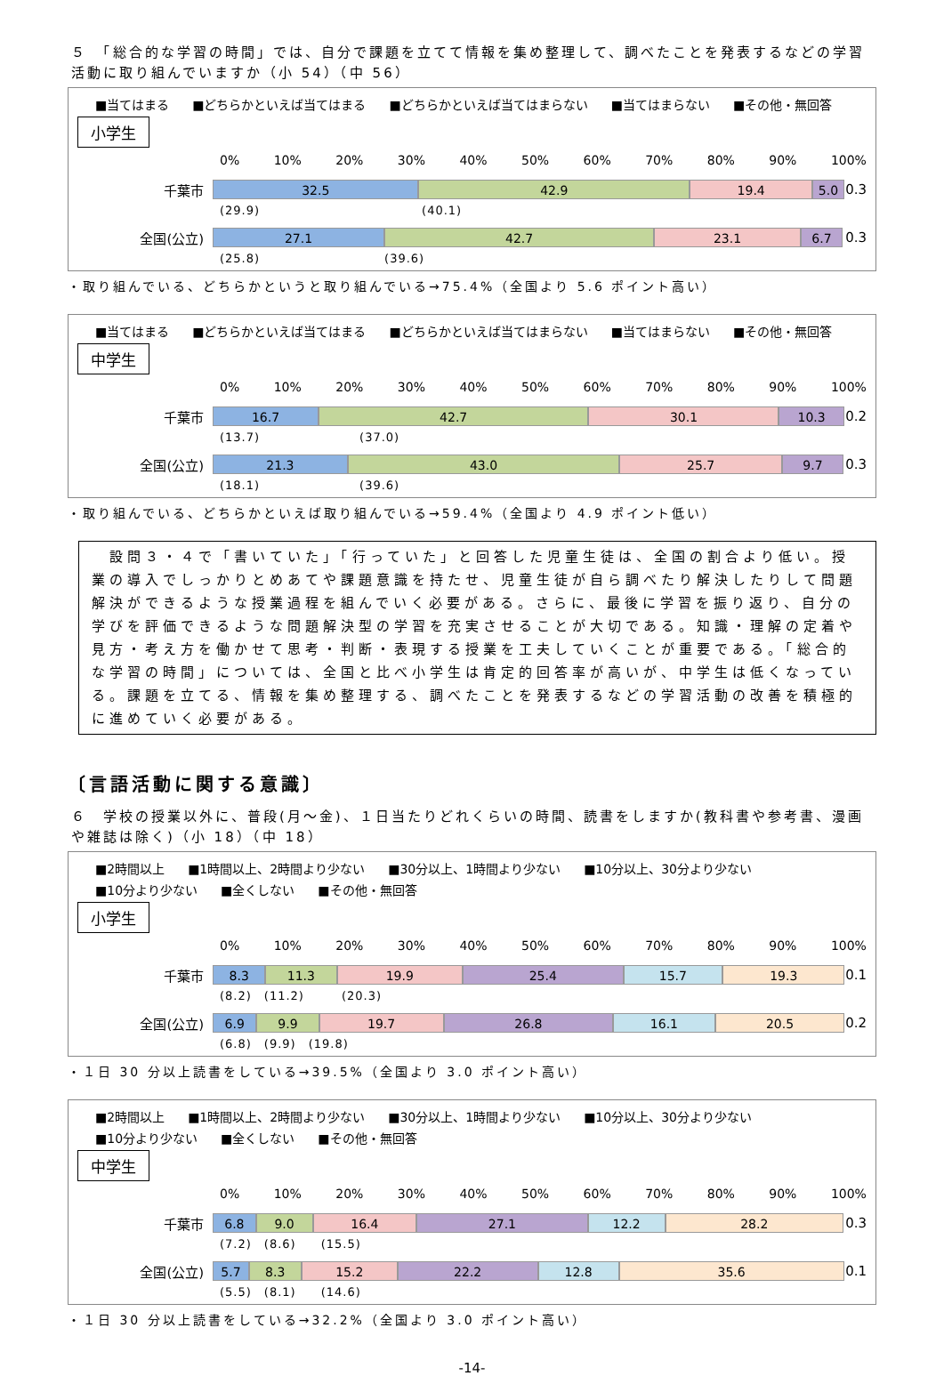５　「総合的な学習の時間」では、自分で課題を立てて情報を集め整理して、調べたことを発表するなどの学習活動に取り組んでいますか（小 54）（中 56）
■当てはまる ■どちらかといえば当てはまる ■どちらかといえば当てはまらない ■当てはまらない ■その他・無回答
小学生
0% 10% 20% 30% 40% 50% 60% 70% 80% 90% 100%
千葉市
32.5 42.9 19.4 5.0
0.3
(29.9)　　　　　　　　　　　　　(40.1)
全国(公立)
27.1 42.7 23.1 6.7
0.3
(25.8)　　　　　　　　　　(39.6)
・取り組んでいる、どちらかというと取り組んでいる→75.4%（全国より 5.6 ポイント高い）
■当てはまる ■どちらかといえば当てはまる ■どちらかといえば当てはまらない ■当てはまらない ■その他・無回答
中学生
0% 10% 20% 30% 40% 50% 60% 70% 80% 90% 100%
千葉市
16.7 42.7 30.1 10.3
0.2
(13.7)　　　　　　　　(37.0)
全国(公立)
21.3 43.0 25.7 9.7
0.3
(18.1)　　　　　　　　(39.6)
・取り組んでいる、どちらかといえば取り組んでいる→59.4%（全国より 4.9 ポイント低い）
　設問３・４で「書いていた」「行っていた」と回答した児童生徒は、全国の割合より低い。授業の導入でしっかりとめあてや課題意識を持たせ、児童生徒が自ら調べたり解決したりして問題解決ができるような授業過程を組んでいく必要がある。さらに、最後に学習を振り返り、自分の学びを評価できるような問題解決型の学習を充実させることが大切である。知識・理解の定着や見方・考え方を働かせて思考・判断・表現する授業を工夫していくことが重要である。「総合的な学習の時間」については、全国と比べ小学生は肯定的回答率が高いが、中学生は低くなっている。課題を立てる、情報を集め整理する、調べたことを発表するなどの学習活動の改善を積極的に進めていく必要がある。
〔言語活動に関する意識〕
６　学校の授業以外に、普段(月～金)、１日当たりどれくらいの時間、読書をしますか(教科書や参考書、漫画や雑誌は除く)（小 18）（中 18）
■2時間以上 ■1時間以上、2時間より少ない ■30分以上、1時間より少ない ■10分以上、30分より少ない ■10分より少ない ■全くしない ■その他・無回答
小学生
0% 10% 20% 30% 40% 50% 60% 70% 80% 90% 100%
千葉市
8.3 11.3 19.9 25.4 15.7 19.3
0.1
(8.2)　(11.2)　　　(20.3)
全国(公立)
6.9 9.9 19.7 26.8 16.1 20.5
0.2
(6.8)　(9.9)　(19.8)
・１日 30 分以上読書をしている→39.5%（全国より 3.0 ポイント高い）
■2時間以上 ■1時間以上、2時間より少ない ■30分以上、1時間より少ない ■10分以上、30分より少ない ■10分より少ない ■全くしない ■その他・無回答
中学生
0% 10% 20% 30% 40% 50% 60% 70% 80% 90% 100%
千葉市
6.8 9.0 16.4 27.1 12.2 28.2
0.3
(7.2)　(8.6)　　(15.5)
全国(公立)
5.7 8.3 15.2 22.2 12.8 35.6
0.1
(5.5)　(8.1)　　(14.6)
・１日 30 分以上読書をしている→32.2%（全国より 3.0 ポイント高い）
-14-